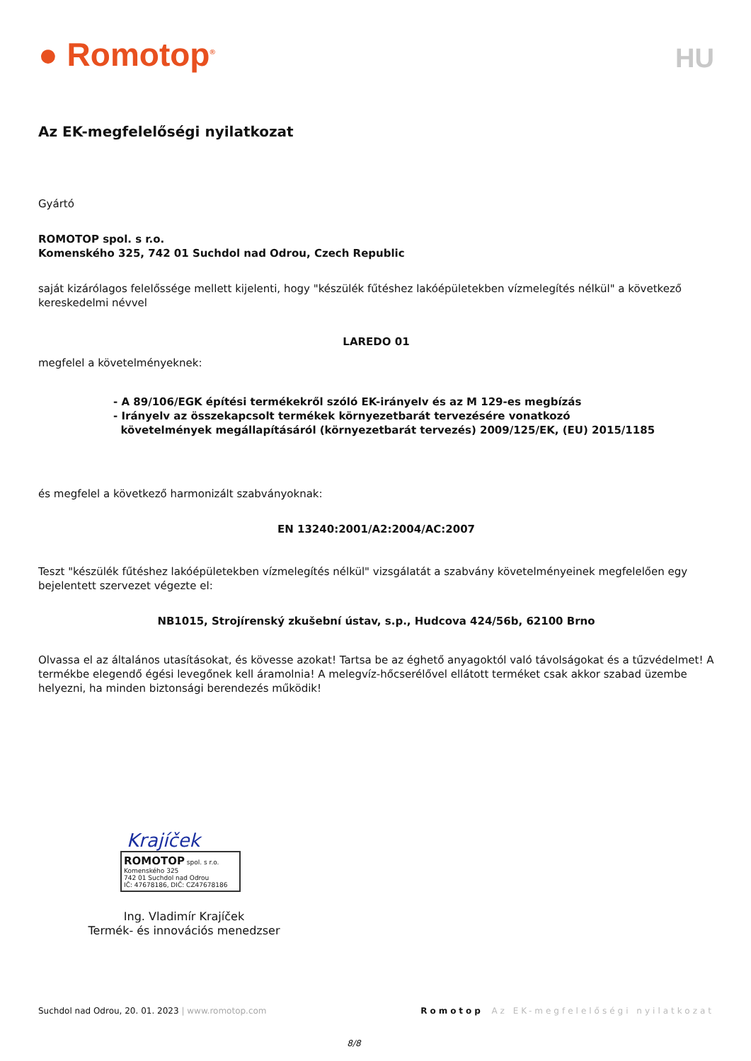● Romotop<sup>®</sup>
HU
Az EK-megfelelőségi nyilatkozat
Gyártó
ROMOTOP spol. s r.o.
Komenského 325, 742 01 Suchdol nad Odrou, Czech Republic
saját kizárólagos felelőssége mellett kijelenti, hogy "készülék fűtéshez lakóépületekben vízmelegítés nélkül" a következő kereskedelmi névvel
LAREDO 01
megfelel a követelményeknek:
- A 89/106/EGK építési termékekről szóló EK-irányelv és az M 129-es megbízás
- Irányelv az összekapcsolt termékek környezetbarát tervezésére vonatkozó
követelmények megállapításáról (környezetbarát tervezés) 2009/125/EK, (EU) 2015/1185
és megfelel a következő harmonizált szabványoknak:
EN 13240:2001/A2:2004/AC:2007
Teszt "készülék fűtéshez lakóépületekben vízmelegítés nélkül" vizsgálatát a szabvány követelményeinek megfelelően egy bejelentett szervezet végezte el:
NB1015, Strojírenský zkušební ústav, s.p., Hudcova 424/56b, 62100 Brno
Olvassa el az általános utasításokat, és kövesse azokat! Tartsa be az éghető anyagoktól való távolságokat és a tűzvédelmet! A termékbe elegendő égési levegőnek kell áramolnia! A melegvíz-hőcserélővel ellátott terméket csak akkor szabad üzembe helyezni, ha minden biztonsági berendezés működik!
Krajíček
ROMOTOP spol. s r.o.
Komenského 325
742 01 Suchdol nad Odrou
IČ: 47678186, DIČ: CZ47678186
Ing. Vladimír Krajíček
Termék- és innovációs menedzser
Suchdol nad Odrou, 20. 01. 2023 | www.romotop.com Romotop Az EK-megfelelőségi nyilatkozat
8/8